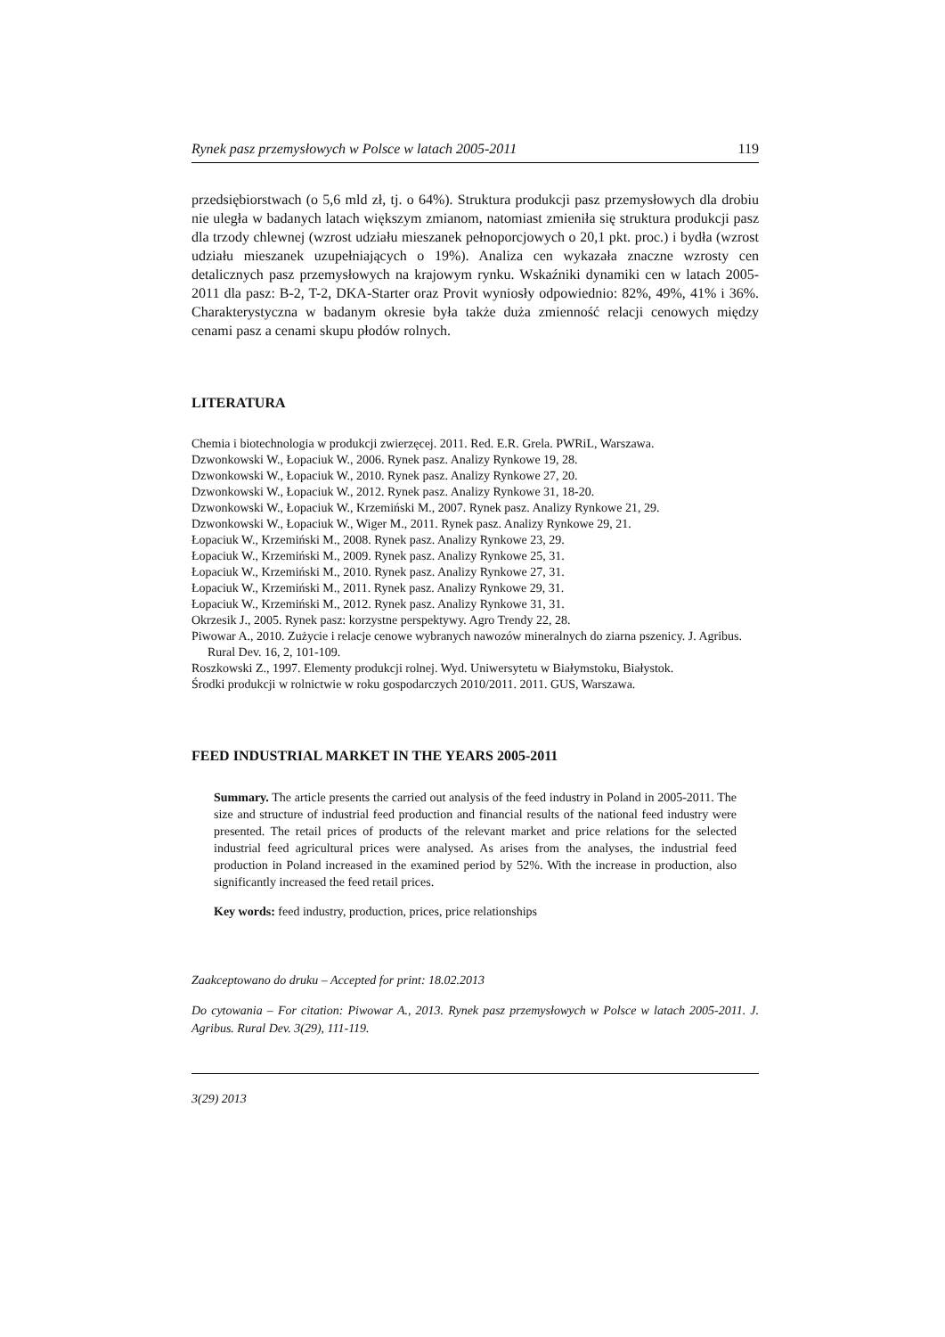Rynek pasz przemysłowych w Polsce w latach 2005-2011 119
przedsiębiorstwach (o 5,6 mld zł, tj. o 64%). Struktura produkcji pasz przemysłowych dla drobiu nie uległa w badanych latach większym zmianom, natomiast zmieniła się struktura produkcji pasz dla trzody chlewnej (wzrost udziału mieszanek pełnoporcjo­wych o 20,1 pkt. proc.) i bydła (wzrost udziału mieszanek uzupełniających o 19%). Analiza cen wykazała znaczne wzrosty cen detalicznych pasz przemysłowych na krajo­wym rynku. Wskaźniki dynamiki cen w latach 2005-2011 dla pasz: B-2, T-2, DKA­-Starter oraz Provit wyniosły odpowiednio: 82%, 49%, 41% i 36%. Charakterystyczna w badanym okresie była także duża zmienność relacji cenowych między cenami pasz a cenami skupu płodów rolnych.
LITERATURA
Chemia i biotechnologia w produkcji zwierzęcej. 2011. Red. E.R. Grela. PWRiL, Warszawa.
Dzwonkowski W., Łopaciuk W., 2006. Rynek pasz. Analizy Rynkowe 19, 28.
Dzwonkowski W., Łopaciuk W., 2010. Rynek pasz. Analizy Rynkowe 27, 20.
Dzwonkowski W., Łopaciuk W., 2012. Rynek pasz. Analizy Rynkowe 31, 18-20.
Dzwonkowski W., Łopaciuk W., Krzemiński M., 2007. Rynek pasz. Analizy Rynkowe 21, 29.
Dzwonkowski W., Łopaciuk W., Wiger M., 2011. Rynek pasz. Analizy Rynkowe 29, 21.
Łopaciuk W., Krzemiński M., 2008. Rynek pasz. Analizy Rynkowe 23, 29.
Łopaciuk W., Krzemiński M., 2009. Rynek pasz. Analizy Rynkowe 25, 31.
Łopaciuk W., Krzemiński M., 2010. Rynek pasz. Analizy Rynkowe 27, 31.
Łopaciuk W., Krzemiński M., 2011. Rynek pasz. Analizy Rynkowe 29, 31.
Łopaciuk W., Krzemiński M., 2012. Rynek pasz. Analizy Rynkowe 31, 31.
Okrzesik J., 2005. Rynek pasz: korzystne perspektywy. Agro Trendy 22, 28.
Piwowar A., 2010. Zużycie i relacje cenowe wybranych nawozów mineralnych do ziarna pszeni­cy. J. Agribus. Rural Dev. 16, 2, 101-109.
Roszkowski Z., 1997. Elementy produkcji rolnej. Wyd. Uniwersytetu w Białymstoku, Białystok.
Środki produkcji w rolnictwie w roku gospodarczych 2010/2011. 2011. GUS, Warszawa.
FEED INDUSTRIAL MARKET IN THE YEARS 2005-2011
Summary. The article presents the carried out analysis of the feed industry in Poland in 2005-2011. The size and structure of industrial feed production and financial results of the national feed industry were presented. The retail prices of products of the relevant market and price relations for the selected industrial feed agricultural prices were analysed. As arises from the analyses, the industrial feed production in Poland increased in the ex­amined period by 52%. With the increase in production, also significantly increased the feed retail prices.
Key words: feed industry, production, prices, price relationships
Zaakceptowano do druku – Accepted for print: 18.02.2013
Do cytowania – For citation: Piwowar A., 2013. Rynek pasz przemysłowych w Polsce w latach 2005-2011. J. Agribus. Rural Dev. 3(29), 111-119.
3(29) 2013